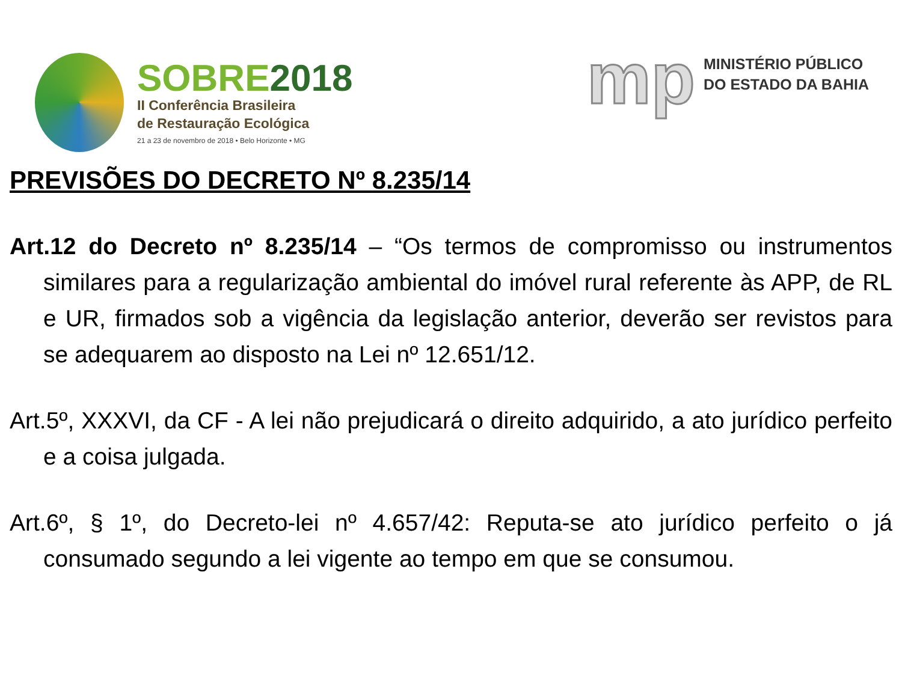SOBRE2018
II Conferência Brasileira
de Restauração Ecológica
21 a 23 de novembro de 2018 • Belo Horizonte • MG
mp
MINISTÉRIO PÚBLICO
DO ESTADO DA BAHIA
PREVISÕES DO DECRETO Nº 8.235/14
Art.12 do Decreto nº 8.235/14 – “Os termos de compromisso ou instrumentos similares para a regularização ambiental do imóvel rural referente às APP, de RL e UR, firmados sob a vigência da legislação anterior, deverão ser revistos para se adequarem ao disposto na Lei nº 12.651/12.
Art.5º, XXXVI, da CF - A lei não prejudicará o direito adquirido, a ato jurídico perfeito e a coisa julgada.
Art.6º, § 1º, do Decreto-lei nº 4.657/42: Reputa-se ato jurídico perfeito o já consumado segundo a lei vigente ao tempo em que se consumou.